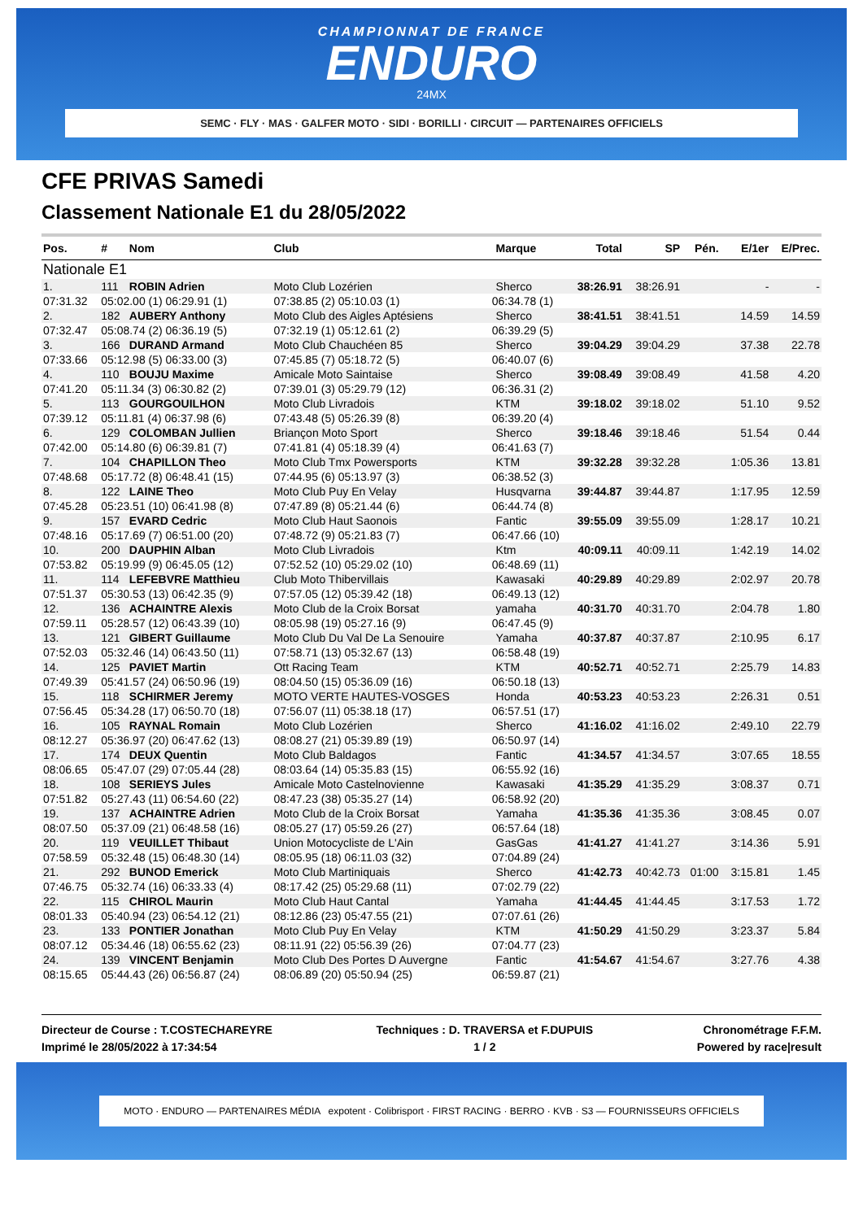CHAMPIONNAT DE FRANCE
ENDURO
24MX
SEMC · FLY · MAS · GALFER MOTO · SIDI · BORILLI · CIRCUIT — PARTENAIRES OFFICIELS
CFE PRIVAS Samedi
Classement Nationale E1 du 28/05/2022
| Pos. | # | Nom | Club | | Marque | Total | SP | Pén. | E/1er | E/Prec. |
| --- | --- | --- | --- | --- | --- | --- | --- | --- | --- | --- |
| Nationale E1 | | | | | | | | | | |
| 1. | 111 | ROBIN Adrien | Moto Club Lozérien | | Sherco | 38:26.91 | 38:26.91 | | - | - |
| 07:31.32 | 05:02.00 (1) 06:29.91 (1) | | 07:38.85 (2) 05:10.03 (1) | 06:34.78 (1) | | | | | | |
| 2. | 182 | AUBERY Anthony | Moto Club des Aigles Aptésiens | | Sherco | 38:41.51 | 38:41.51 | | 14.59 | 14.59 |
| 07:32.47 | 05:08.74 (2) 06:36.19 (5) | | 07:32.19 (1) 05:12.61 (2) | 06:39.29 (5) | | | | | | |
| 3. | 166 | DURAND Armand | Moto Club Chauchéen 85 | | Sherco | 39:04.29 | 39:04.29 | | 37.38 | 22.78 |
| 07:33.66 | 05:12.98 (5) 06:33.00 (3) | | 07:45.85 (7) 05:18.72 (5) | 06:40.07 (6) | | | | | | |
| 4. | 110 | BOUJU Maxime | Amicale Moto Saintaise | | Sherco | 39:08.49 | 39:08.49 | | 41.58 | 4.20 |
| 07:41.20 | 05:11.34 (3) 06:30.82 (2) | | 07:39.01 (3) 05:29.79 (12) | 06:36.31 (2) | | | | | | |
| 5. | 113 | GOURGOUILHON | Moto Club Livradois | | KTM | 39:18.02 | 39:18.02 | | 51.10 | 9.52 |
| 07:39.12 | 05:11.81 (4) 06:37.98 (6) | | 07:43.48 (5) 05:26.39 (8) | 06:39.20 (4) | | | | | | |
| 6. | 129 | COLOMBAN Jullien | Briançon Moto Sport | | Sherco | 39:18.46 | 39:18.46 | | 51.54 | 0.44 |
| 07:42.00 | 05:14.80 (6) 06:39.81 (7) | | 07:41.81 (4) 05:18.39 (4) | 06:41.63 (7) | | | | | | |
| 7. | 104 | CHAPILLON Theo | Moto Club Tmx Powersports | | KTM | 39:32.28 | 39:32.28 | | 1:05.36 | 13.81 |
| 07:48.68 | 05:17.72 (8) 06:48.41 (15) | | 07:44.95 (6) 05:13.97 (3) | 06:38.52 (3) | | | | | | |
| 8. | 122 | LAINE Theo | Moto Club Puy En Velay | | Husqvarna | 39:44.87 | 39:44.87 | | 1:17.95 | 12.59 |
| 07:45.28 | 05:23.51 (10) 06:41.98 (8) | | 07:47.89 (8) 05:21.44 (6) | 06:44.74 (8) | | | | | | |
| 9. | 157 | EVARD Cedric | Moto Club Haut Saonois | | Fantic | 39:55.09 | 39:55.09 | | 1:28.17 | 10.21 |
| 07:48.16 | 05:17.69 (7) 06:51.00 (20) | | 07:48.72 (9) 05:21.83 (7) | 06:47.66 (10) | | | | | | |
| 10. | 200 | DAUPHIN Alban | Moto Club Livradois | | Ktm | 40:09.11 | 40:09.11 | | 1:42.19 | 14.02 |
| 07:53.82 | 05:19.99 (9) 06:45.05 (12) | | 07:52.52 (10) 05:29.02 (10) | 06:48.69 (11) | | | | | | |
| 11. | 114 | LEFEBVRE Matthieu | Club Moto Thibervillais | | Kawasaki | 40:29.89 | 40:29.89 | | 2:02.97 | 20.78 |
| 07:51.37 | 05:30.53 (13) 06:42.35 (9) | | 07:57.05 (12) 05:39.42 (18) | 06:49.13 (12) | | | | | | |
| 12. | 136 | ACHAINTRE Alexis | Moto Club de la Croix Borsat | | yamaha | 40:31.70 | 40:31.70 | | 2:04.78 | 1.80 |
| 07:59.11 | 05:28.57 (12) 06:43.39 (10) | | 08:05.98 (19) 05:27.16 (9) | 06:47.45 (9) | | | | | | |
| 13. | 121 | GIBERT Guillaume | Moto Club Du Val De La Senouire | | Yamaha | 40:37.87 | 40:37.87 | | 2:10.95 | 6.17 |
| 07:52.03 | 05:32.46 (14) 06:43.50 (11) | | 07:58.71 (13) 05:32.67 (13) | 06:58.48 (19) | | | | | | |
| 14. | 125 | PAVIET Martin | Ott Racing Team | | KTM | 40:52.71 | 40:52.71 | | 2:25.79 | 14.83 |
| 07:49.39 | 05:41.57 (24) 06:50.96 (19) | | 08:04.50 (15) 05:36.09 (16) | 06:50.18 (13) | | | | | | |
| 15. | 118 | SCHIRMER Jeremy | MOTO VERTE HAUTES-VOSGES | | Honda | 40:53.23 | 40:53.23 | | 2:26.31 | 0.51 |
| 07:56.45 | 05:34.28 (17) 06:50.70 (18) | | 07:56.07 (11) 05:38.18 (17) | 06:57.51 (17) | | | | | | |
| 16. | 105 | RAYNAL Romain | Moto Club Lozérien | | Sherco | 41:16.02 | 41:16.02 | | 2:49.10 | 22.79 |
| 08:12.27 | 05:36.97 (20) 06:47.62 (13) | | 08:08.27 (21) 05:39.89 (19) | 06:50.97 (14) | | | | | | |
| 17. | 174 | DEUX Quentin | Moto Club Baldagos | | Fantic | 41:34.57 | 41:34.57 | | 3:07.65 | 18.55 |
| 08:06.65 | 05:47.07 (29) 07:05.44 (28) | | 08:03.64 (14) 05:35.83 (15) | 06:55.92 (16) | | | | | | |
| 18. | 108 | SERIEYS Jules | Amicale Moto Castelnovienne | | Kawasaki | 41:35.29 | 41:35.29 | | 3:08.37 | 0.71 |
| 07:51.82 | 05:27.43 (11) 06:54.60 (22) | | 08:47.23 (38) 05:35.27 (14) | 06:58.92 (20) | | | | | | |
| 19. | 137 | ACHAINTRE Adrien | Moto Club de la Croix Borsat | | Yamaha | 41:35.36 | 41:35.36 | | 3:08.45 | 0.07 |
| 08:07.50 | 05:37.09 (21) 06:48.58 (16) | | 08:05.27 (17) 05:59.26 (27) | 06:57.64 (18) | | | | | | |
| 20. | 119 | VEUILLET Thibaut | Union Motocycliste de L'Ain | | GasGas | 41:41.27 | 41:41.27 | | 3:14.36 | 5.91 |
| 07:58.59 | 05:32.48 (15) 06:48.30 (14) | | 08:05.95 (18) 06:11.03 (32) | 07:04.89 (24) | | | | | | |
| 21. | 292 | BUNOD Emerick | Moto Club Martiniquais | | Sherco | 41:42.73 | 40:42.73 | 01:00 | 3:15.81 | 1.45 |
| 07:46.75 | 05:32.74 (16) 06:33.33 (4) | | 08:17.42 (25) 05:29.68 (11) | 07:02.79 (22) | | | | | | |
| 22. | 115 | CHIROL Maurin | Moto Club Haut Cantal | | Yamaha | 41:44.45 | 41:44.45 | | 3:17.53 | 1.72 |
| 08:01.33 | 05:40.94 (23) 06:54.12 (21) | | 08:12.86 (23) 05:47.55 (21) | 07:07.61 (26) | | | | | | |
| 23. | 133 | PONTIER Jonathan | Moto Club Puy En Velay | | KTM | 41:50.29 | 41:50.29 | | 3:23.37 | 5.84 |
| 08:07.12 | 05:34.46 (18) 06:55.62 (23) | | 08:11.91 (22) 05:56.39 (26) | 07:04.77 (23) | | | | | | |
| 24. | 139 | VINCENT Benjamin | Moto Club Des Portes D Auvergne | | Fantic | 41:54.67 | 41:54.67 | | 3:27.76 | 4.38 |
| 08:15.65 | 05:44.43 (26) 06:56.87 (24) | | 08:06.89 (20) 05:50.94 (25) | 06:59.87 (21) | | | | | | |
Directeur de Course : T.COSTECHAREYRE
Imprimé le 28/05/2022 à 17:34:54
Techniques : D. TRAVERSA et F.DUPUIS
1 / 2
Chronométrage F.F.M.
Powered by race|result
MOTO · ENDURO — PARTENAIRES MÉDIA expotent · Colibrisport · FIRST RACING · BERRO · KVB · S3 — FOURNISSEURS OFFICIELS